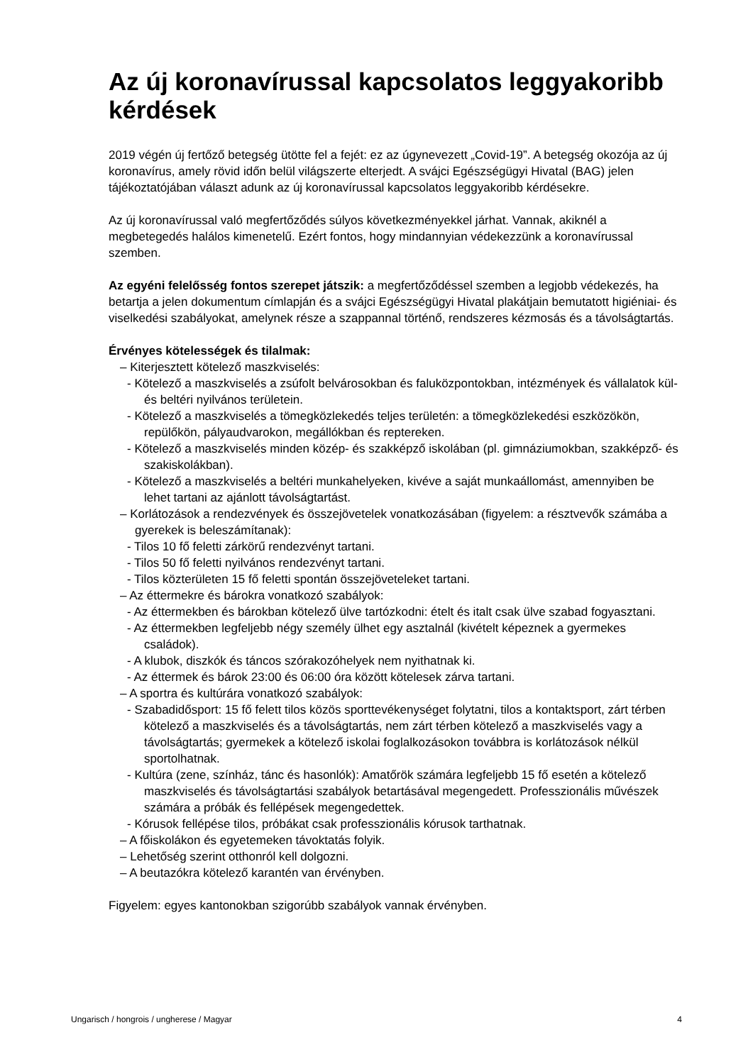Az új koronavírussal kapcsolatos leggyakoribb kérdések
2019 végén új fertőző betegség ütötte fel a fejét: ez az úgynevezett „Covid-19”. A betegség okozója az új koronavírus, amely rövid időn belül világszerte elterjedt. A svájci Egészségügyi Hivatal (BAG) jelen tájékoztatójában választ adunk az új koronavírussal kapcsolatos leggyakoribb kérdésekre.
Az új koronavírussal való megfertőződés súlyos következményekkel járhat. Vannak, akiknél a megbetegedés halálos kimenetelű. Ezért fontos, hogy mindannyian védekezzünk a koronavírussal szemben.
Az egyéni felelősség fontos szerepet játszik: a megfertőződéssel szemben a legjobb védekezés, ha betartja a jelen dokumentum címlapján és a svájci Egészségügyi Hivatal plakátjain bemutatott higiéniai- és viselkedési szabályokat, amelynek része a szappannal történő, rendszeres kézmosás és a távolságtartás.
Érvényes kötelességek és tilalmak:
– Kiterjesztett kötelező maszkviselés:
- Kötelező a maszkviselés a zsúfolt belvárosokban és faluközpontokban, intézmények és vállalatok kül- és beltéri nyilvános területein.
- Kötelező a maszkviselés a tömegközlekedés teljes területén: a tömegközlekedési eszközökön, repülőkön, pályaudvarokon, megállókban és reptereken.
- Kötelező a maszkviselés minden közép- és szakképző iskolában (pl. gimnáziumokban, szakképző- és szakiskolákban).
- Kötelező a maszkviselés a beltéri munkahelyeken, kivéve a saját munkaállomást, amennyiben be lehet tartani az ajánlott távolságtartást.
– Korlátozások a rendezvények és összejövetelek vonatkozásában (figyelem: a résztvevők számába a gyerekek is beleszámítanak):
- Tilos 10 fő feletti zárkörű rendezvényt tartani.
- Tilos 50 fő feletti nyilvános rendezvényt tartani.
- Tilos közterületen 15 fő feletti spontán összejöveteleket tartani.
– Az éttermekre és bárokra vonatkozó szabályok:
- Az éttermekben és bárokban kötelező ülve tartózkodni: ételt és italt csak ülve szabad fogyasztani.
- Az éttermekben legfeljebb négy személy ülhet egy asztalnál (kivételt képeznek a gyermekes családok).
- A klubok, diszkók és táncos szórakozóhelyek nem nyithatnak ki.
- Az éttermek és bárok 23:00 és 06:00 óra között kötelesek zárva tartani.
– A sportra és kultúrára vonatkozó szabályok:
- Szabadidősport: 15 fő felett tilos közös sporttevékenységet folytatni, tilos a kontaktsport, zárt térben kötelező a maszkviselés és a távolságtartás, nem zárt térben kötelező a maszkviselés vagy a távolságtartás; gyermekek a kötelező iskolai foglalkozásokon továbbra is korlátozások nélkül sportolhatnak.
- Kultúra (zene, színház, tánc és hasonlók): Amatőrök számára legfeljebb 15 fő esetén a kötelező maszkviselés és távolságtartási szabályok betartásával megengedett. Professzionális művészek számára a próbák és fellépések megengedettek.
- Kórusok fellépése tilos, próbákat csak professzionális kórusok tarthatnak.
– A főiskolákon és egyetemeken távoktatás folyik.
– Lehetőség szerint otthonról kell dolgozni.
– A beutazókra kötelező karantén van érvényben.
Figyelem: egyes kantonokban szigorúbb szabályok vannak érvényben.
Ungarisch / hongrois / ungherese / Magyar 4